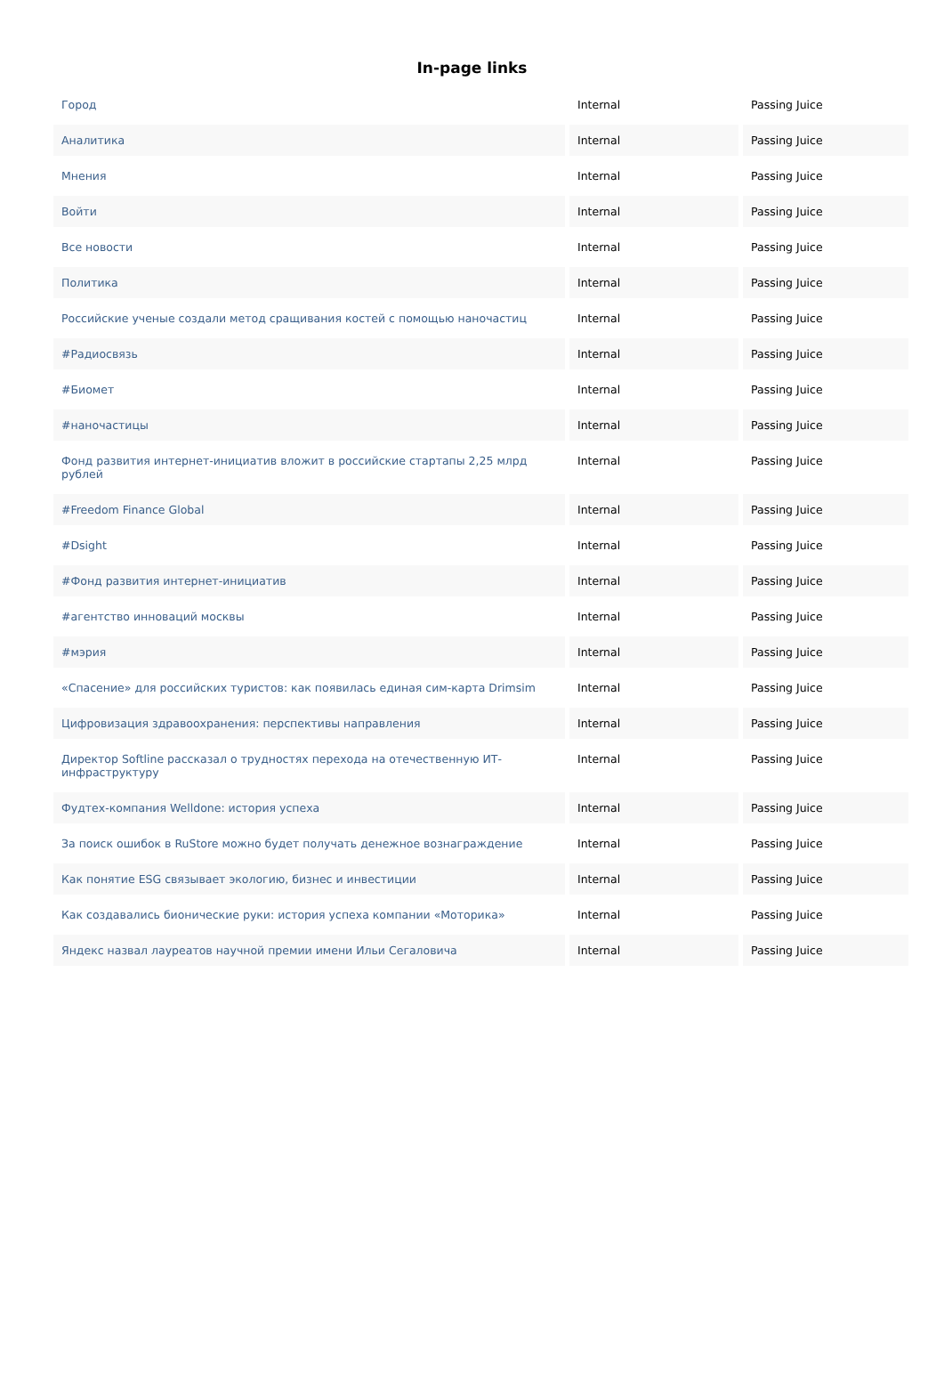In-page links
| Город | Internal | Passing Juice |
| Аналитика | Internal | Passing Juice |
| Мнения | Internal | Passing Juice |
| Войти | Internal | Passing Juice |
| Все новости | Internal | Passing Juice |
| Политика | Internal | Passing Juice |
| Российские ученые создали метод сращивания костей с помощью наночастиц | Internal | Passing Juice |
| #Радиосвязь | Internal | Passing Juice |
| #Биомет | Internal | Passing Juice |
| #наночастицы | Internal | Passing Juice |
| Фонд развития интернет-инициатив вложит в российские стартапы 2,25 млрд рублей | Internal | Passing Juice |
| #Freedom Finance Global | Internal | Passing Juice |
| #Dsight | Internal | Passing Juice |
| #Фонд развития интернет-инициатив | Internal | Passing Juice |
| #агентство инноваций москвы | Internal | Passing Juice |
| #мэрия | Internal | Passing Juice |
| «Спасение» для российских туристов: как появилась единая сим-карта Drimsim | Internal | Passing Juice |
| Цифровизация здравоохранения: перспективы направления | Internal | Passing Juice |
| Директор Softline рассказал о трудностях перехода на отечественную ИТ-инфраструктуру | Internal | Passing Juice |
| Фудтех-компания Welldone: история успеха | Internal | Passing Juice |
| За поиск ошибок в RuStore можно будет получать денежное вознаграждение | Internal | Passing Juice |
| Как понятие ESG связывает экологию, бизнес и инвестиции | Internal | Passing Juice |
| Как создавались бионические руки: история успеха компании «Моторика» | Internal | Passing Juice |
| Яндекс назвал лауреатов научной премии имени Ильи Сегаловича | Internal | Passing Juice |